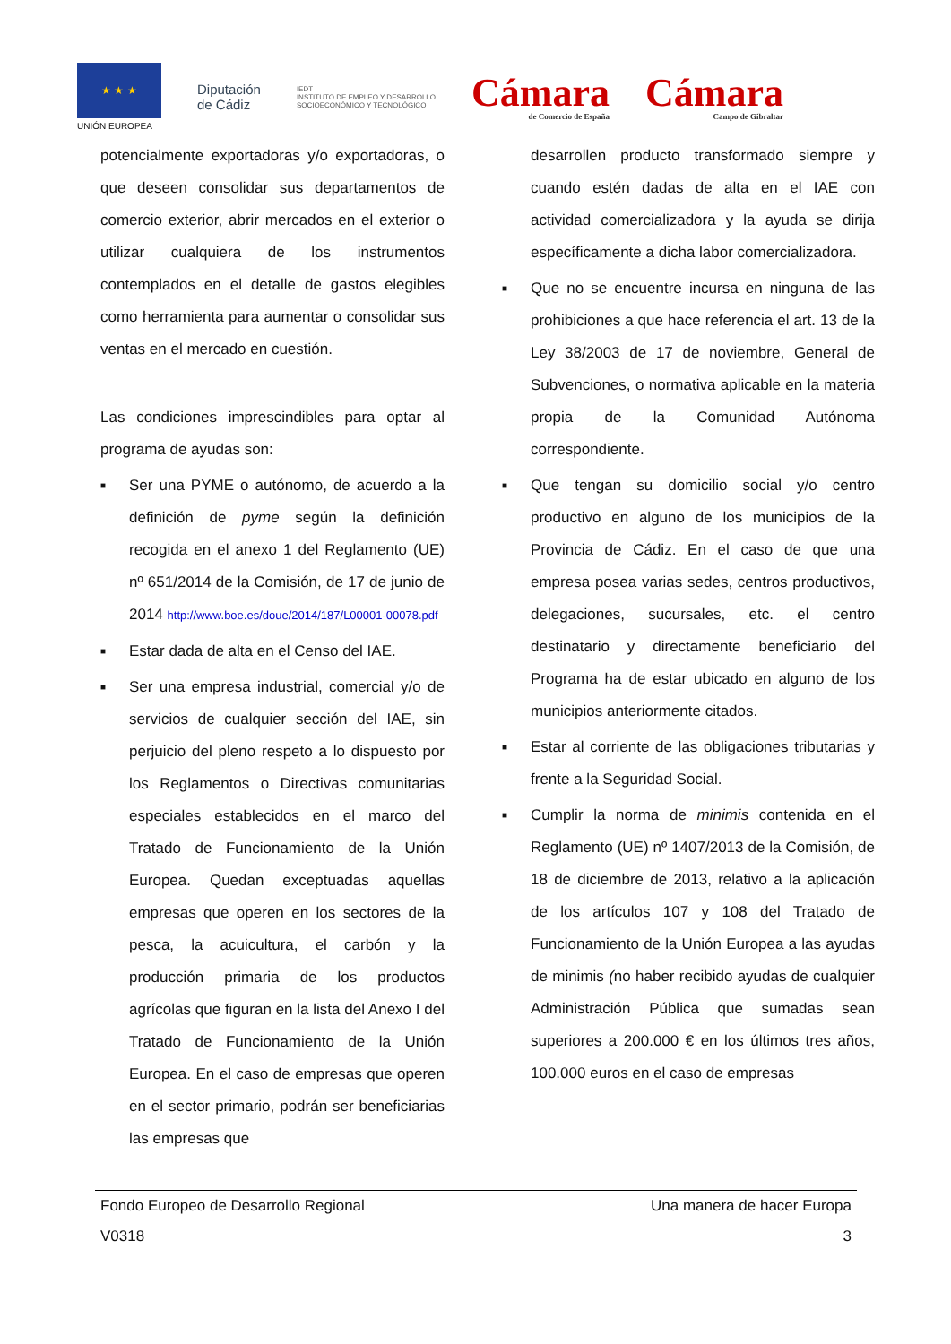★ ★ ★
UNIÓN EUROPEA
Diputación
de Cádiz
IEDT
INSTITUTO DE EMPLEO Y DESARROLLO
SOCIOECONÓMICO Y TECNOLÓGICO
Cámara
de Comercio de España
Cámara
Campo de Gibraltar
potencialmente exportadoras y/o exportadoras, o que deseen consolidar sus departamentos de comercio exterior, abrir mercados en el exterior o utilizar cualquiera de los instrumentos contemplados en el detalle de gastos elegibles como herramienta para aumentar o consolidar sus ventas en el mercado en cuestión.
Las condiciones imprescindibles para optar al programa de ayudas son:
■ Ser una PYME o autónomo, de acuerdo a la definición de pyme según la definición recogida en el anexo 1 del Reglamento (UE) nº 651/2014 de la Comisión, de 17 de junio de 2014 http://www.boe.es/doue/2014/187/L00001-00078.pdf
■ Estar dada de alta en el Censo del IAE.
■ Ser una empresa industrial, comercial y/o de servicios de cualquier sección del IAE, sin perjuicio del pleno respeto a lo dispuesto por los Reglamentos o Directivas comunitarias especiales establecidos en el marco del Tratado de Funcionamiento de la Unión Europea. Quedan exceptuadas aquellas empresas que operen en los sectores de la pesca, la acuicultura, el carbón y la producción primaria de los productos agrícolas que figuran en la lista del Anexo I del Tratado de Funcionamiento de la Unión Europea. En el caso de empresas que operen en el sector primario, podrán ser beneficiarias las empresas que
desarrollen producto transformado siempre y cuando estén dadas de alta en el IAE con actividad comercializadora y la ayuda se dirija específicamente a dicha labor comercializadora.
■ Que no se encuentre incursa en ninguna de las prohibiciones a que hace referencia el art. 13 de la Ley 38/2003 de 17 de noviembre, General de Subvenciones, o normativa aplicable en la materia propia de la Comunidad Autónoma correspondiente.
■ Que tengan su domicilio social y/o centro productivo en alguno de los municipios de la Provincia de Cádiz. En el caso de que una empresa posea varias sedes, centros productivos, delegaciones, sucursales, etc. el centro destinatario y directamente beneficiario del Programa ha de estar ubicado en alguno de los municipios anteriormente citados.
■ Estar al corriente de las obligaciones tributarias y frente a la Seguridad Social.
■ Cumplir la norma de minimis contenida en el Reglamento (UE) nº 1407/2013 de la Comisión, de 18 de diciembre de 2013, relativo a la aplicación de los artículos 107 y 108 del Tratado de Funcionamiento de la Unión Europea a las ayudas de minimis (no haber recibido ayudas de cualquier Administración Pública que sumadas sean superiores a 200.000 € en los últimos tres años, 100.000 euros en el caso de empresas
Fondo Europeo de Desarrollo Regional Una manera de hacer Europa
V0318 3